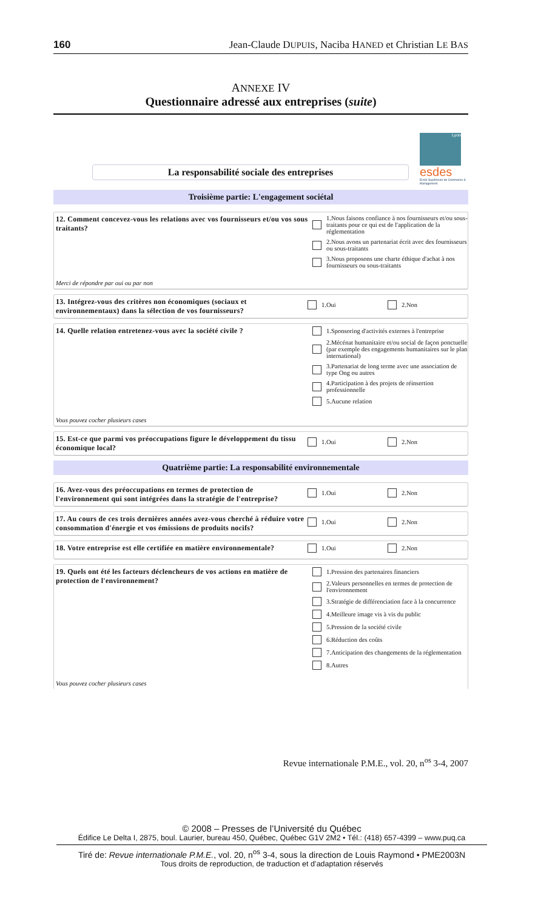160 Jean-Claude DUPUIS, Naciba HANED et Christian LE BAS
ANNEXE IV
Questionnaire adressé aux entreprises (suite)
La responsabilité sociale des entreprises
Lyon
esdes
Ecole Supérieure de Commerce & Management
Troisième partie: L'engagement sociétal
12. Comment concevez-vous les relations avec vos fournisseurs et/ou vos sous traitants?
Merci de répondre par oui ou par non
1.Nous faisons confiance à nos fournisseurs et/ou sous-traitants pour ce qui est de l'application de la réglementation
2.Nous avons un partenariat écrit avec des fournisseurs ou sous-traitants
3.Nous proposons une charte éthique d'achat à nos fournisseurs ou sous-traitants
13. Intégrez-vous des critères non économiques (sociaux et environnementaux) dans la sélection de vos fournisseurs?
1.Oui 2.Non
14. Quelle relation entretenez-vous avec la société civile ?
Vous pouvez cocher plusieurs cases
1.Sponsoring d'activités externes à l'entreprise
2.Mécénat humanitaire et/ou social de façon ponctuelle (par exemple des engagements humanitaires sur le plan international)
3.Partenariat de long terme avec une association de type Ong ou autres
4.Participation à des projets de réinsertion professionnelle
5.Aucune relation
15. Est-ce que parmi vos préoccupations figure le développement du tissu économique local?
1.Oui 2.Non
Quatrième partie: La responsabilité environnementale
16. Avez-vous des préoccupations en termes de protection de l'environnement qui sont intégrées dans la stratégie de l'entreprise?
1.Oui 2.Non
17. Au cours de ces trois dernières années avez-vous cherché à réduire votre consommation d'énergie et vos émissions de produits nocifs?
1.Oui 2.Non
18. Votre entreprise est elle certifiée en matière environnementale?
1.Oui 2.Non
19. Quels ont été les facteurs déclencheurs de vos actions en matière de protection de l'environnement?
Vous pouvez cocher plusieurs cases
1.Pression des partenaires financiers
2.Valeurs personnelles en termes de protection de l'environnement
3.Stratégie de différenciation face à la concurrence
4.Meilleure image vis à vis du public
5.Pression de la société civile
6.Réduction des coûts
7.Anticipation des changements de la réglementation
8.Autres
Revue internationale P.M.E., vol. 20, n<sup>os</sup> 3-4, 2007
© 2008 – Presses de l’Université du Québec
Édifice Le Delta I, 2875, boul. Laurier, bureau 450, Québec, Québec G1V 2M2 • Tél.: (418) 657-4399 – www.puq.ca
Tiré de: Revue internationale P.M.E., vol. 20, n<sup>os</sup> 3-4, sous la direction de Louis Raymond • PME2003N
Tous droits de reproduction, de traduction et d’adaptation réservés